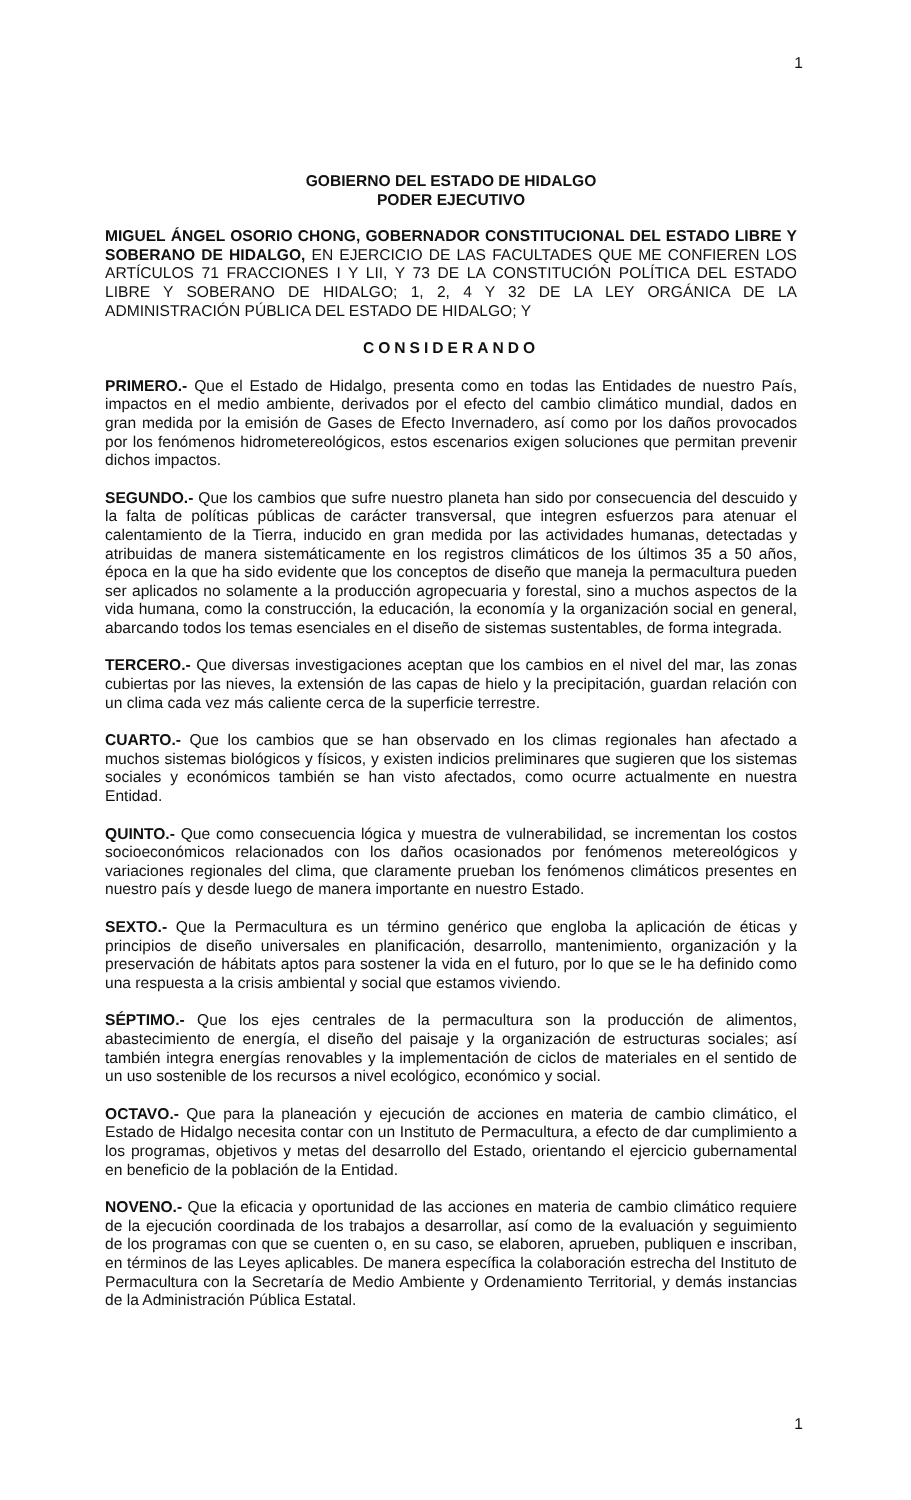1
GOBIERNO DEL ESTADO DE HIDALGO
PODER EJECUTIVO
MIGUEL ÁNGEL OSORIO CHONG, GOBERNADOR CONSTITUCIONAL DEL ESTADO LIBRE Y SOBERANO DE HIDALGO, EN EJERCICIO DE LAS FACULTADES QUE ME CONFIEREN LOS ARTÍCULOS 71 FRACCIONES I Y LII, Y 73 DE LA CONSTITUCIÓN POLÍTICA DEL ESTADO LIBRE Y SOBERANO DE HIDALGO; 1, 2, 4 Y 32 DE LA LEY ORGÁNICA DE LA ADMINISTRACIÓN PÚBLICA DEL ESTADO DE HIDALGO; Y
CONSIDERANDO
PRIMERO.- Que el Estado de Hidalgo, presenta como en todas las Entidades de nuestro País, impactos en el medio ambiente, derivados por el efecto del cambio climático mundial, dados en gran medida por la emisión de Gases de Efecto Invernadero, así como por los daños provocados por los fenómenos hidrometereológicos, estos escenarios exigen soluciones que permitan prevenir dichos impactos.
SEGUNDO.- Que los cambios que sufre nuestro planeta han sido por consecuencia del descuido y la falta de políticas públicas de carácter transversal, que integren esfuerzos para atenuar el calentamiento de la Tierra, inducido en gran medida por las actividades humanas, detectadas y atribuidas de manera sistemáticamente en los registros climáticos de los últimos 35 a 50 años, época en la que ha sido evidente que los conceptos de diseño que maneja la permacultura pueden ser aplicados no solamente a la producción agropecuaria y forestal, sino a muchos aspectos de la vida humana, como la construcción, la educación, la economía y la organización social en general, abarcando todos los temas esenciales en el diseño de sistemas sustentables, de forma integrada.
TERCERO.- Que diversas investigaciones aceptan que los cambios en el nivel del mar, las zonas cubiertas por las nieves, la extensión de las capas de hielo y la precipitación, guardan relación con un clima cada vez más caliente cerca de la superficie terrestre.
CUARTO.- Que los cambios que se han observado en los climas regionales han afectado a muchos sistemas biológicos y físicos, y existen indicios preliminares que sugieren que los sistemas sociales y económicos también se han visto afectados, como ocurre actualmente en nuestra Entidad.
QUINTO.- Que como consecuencia lógica y muestra de vulnerabilidad, se incrementan los costos socioeconómicos relacionados con los daños ocasionados por fenómenos metereológicos y variaciones regionales del clima, que claramente prueban los fenómenos climáticos presentes en nuestro país y desde luego de manera importante en nuestro Estado.
SEXTO.- Que la Permacultura es un término genérico que engloba la aplicación de éticas y principios de diseño universales en planificación, desarrollo, mantenimiento, organización y la preservación de hábitats aptos para sostener la vida en el futuro, por lo que se le ha definido como una respuesta a la crisis ambiental y social que estamos viviendo.
SÉPTIMO.- Que los ejes centrales de la permacultura son la producción de alimentos, abastecimiento de energía, el diseño del paisaje y la organización de estructuras sociales; así también integra energías renovables y la implementación de ciclos de materiales en el sentido de un uso sostenible de los recursos a nivel ecológico, económico y social.
OCTAVO.- Que para la planeación y ejecución de acciones en materia de cambio climático, el Estado de Hidalgo necesita contar con un Instituto de Permacultura, a efecto de dar cumplimiento a los programas, objetivos y metas del desarrollo del Estado, orientando el ejercicio gubernamental en beneficio de la población de la Entidad.
NOVENO.- Que la eficacia y oportunidad de las acciones en materia de cambio climático requiere de la ejecución coordinada de los trabajos a desarrollar, así como de la evaluación y seguimiento de los programas con que se cuenten o, en su caso, se elaboren, aprueben, publiquen e inscriban, en términos de las Leyes aplicables. De manera específica la colaboración estrecha del Instituto de Permacultura con la Secretaría de Medio Ambiente y Ordenamiento Territorial, y demás instancias de la Administración Pública Estatal.
1